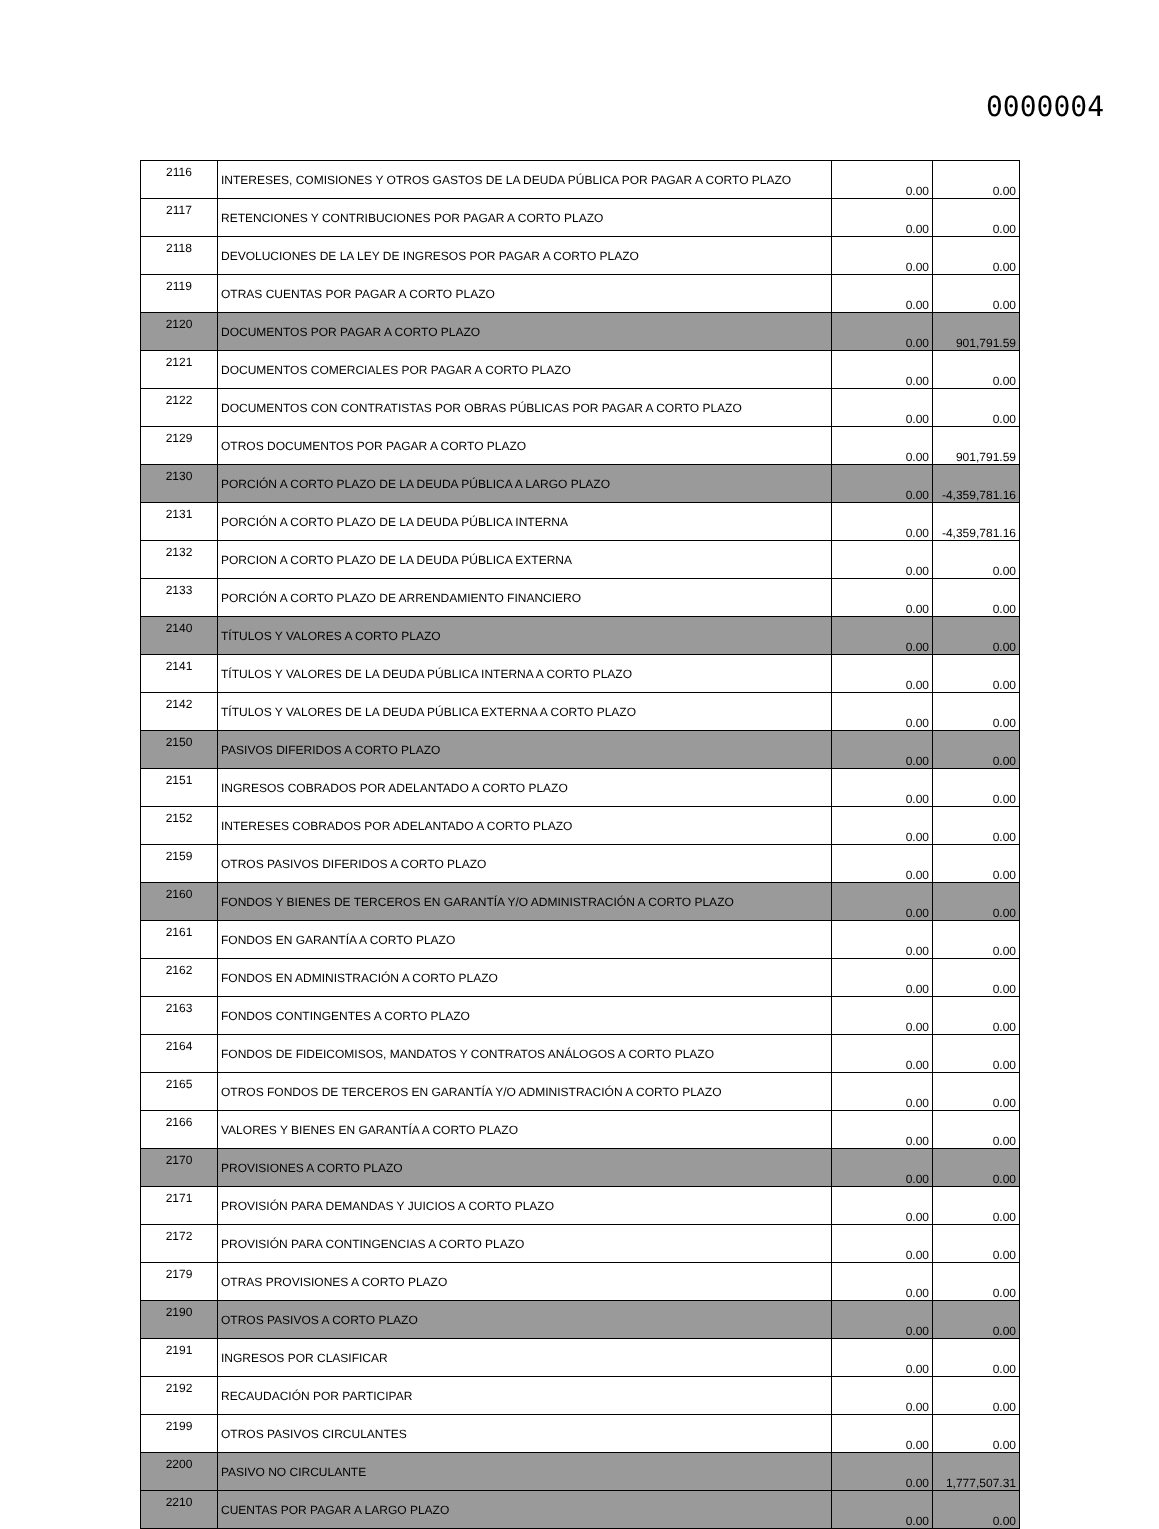0000004
| 2116 | INTERESES, COMISIONES Y OTROS GASTOS DE LA DEUDA PÚBLICA POR PAGAR A CORTO PLAZO | 0.00 | 0.00 |
| 2117 | RETENCIONES Y CONTRIBUCIONES POR PAGAR A CORTO PLAZO | 0.00 | 0.00 |
| 2118 | DEVOLUCIONES DE LA LEY DE INGRESOS POR PAGAR A CORTO PLAZO | 0.00 | 0.00 |
| 2119 | OTRAS CUENTAS POR PAGAR A CORTO PLAZO | 0.00 | 0.00 |
| 2120 | DOCUMENTOS POR PAGAR A CORTO PLAZO | 0.00 | 901,791.59 |
| 2121 | DOCUMENTOS COMERCIALES POR PAGAR A CORTO PLAZO | 0.00 | 0.00 |
| 2122 | DOCUMENTOS CON CONTRATISTAS POR OBRAS PÚBLICAS POR PAGAR A CORTO PLAZO | 0.00 | 0.00 |
| 2129 | OTROS DOCUMENTOS POR PAGAR A CORTO PLAZO | 0.00 | 901,791.59 |
| 2130 | PORCIÓN A CORTO PLAZO DE LA DEUDA PÚBLICA A LARGO PLAZO | 0.00 | -4,359,781.16 |
| 2131 | PORCIÓN A CORTO PLAZO DE LA DEUDA PÚBLICA INTERNA | 0.00 | -4,359,781.16 |
| 2132 | PORCION A CORTO PLAZO DE LA DEUDA PÚBLICA EXTERNA | 0.00 | 0.00 |
| 2133 | PORCIÓN A CORTO PLAZO DE ARRENDAMIENTO FINANCIERO | 0.00 | 0.00 |
| 2140 | TÍTULOS Y VALORES A CORTO PLAZO | 0.00 | 0.00 |
| 2141 | TÍTULOS Y VALORES DE LA DEUDA PÚBLICA INTERNA A CORTO PLAZO | 0.00 | 0.00 |
| 2142 | TÍTULOS Y VALORES DE LA DEUDA PÚBLICA EXTERNA A CORTO PLAZO | 0.00 | 0.00 |
| 2150 | PASIVOS DIFERIDOS A CORTO PLAZO | 0.00 | 0.00 |
| 2151 | INGRESOS COBRADOS POR ADELANTADO A CORTO PLAZO | 0.00 | 0.00 |
| 2152 | INTERESES COBRADOS POR ADELANTADO A CORTO PLAZO | 0.00 | 0.00 |
| 2159 | OTROS PASIVOS DIFERIDOS A CORTO PLAZO | 0.00 | 0.00 |
| 2160 | FONDOS Y BIENES DE TERCEROS EN GARANTÍA Y/O ADMINISTRACIÓN A CORTO PLAZO | 0.00 | 0.00 |
| 2161 | FONDOS EN GARANTÍA A CORTO PLAZO | 0.00 | 0.00 |
| 2162 | FONDOS EN ADMINISTRACIÓN A CORTO PLAZO | 0.00 | 0.00 |
| 2163 | FONDOS CONTINGENTES A CORTO PLAZO | 0.00 | 0.00 |
| 2164 | FONDOS DE FIDEICOMISOS, MANDATOS Y CONTRATOS ANÁLOGOS A CORTO PLAZO | 0.00 | 0.00 |
| 2165 | OTROS FONDOS DE TERCEROS EN GARANTÍA Y/O ADMINISTRACIÓN A CORTO PLAZO | 0.00 | 0.00 |
| 2166 | VALORES Y BIENES EN GARANTÍA A CORTO PLAZO | 0.00 | 0.00 |
| 2170 | PROVISIONES A CORTO PLAZO | 0.00 | 0.00 |
| 2171 | PROVISIÓN PARA DEMANDAS Y JUICIOS A CORTO PLAZO | 0.00 | 0.00 |
| 2172 | PROVISIÓN PARA CONTINGENCIAS A CORTO PLAZO | 0.00 | 0.00 |
| 2179 | OTRAS PROVISIONES A CORTO PLAZO | 0.00 | 0.00 |
| 2190 | OTROS PASIVOS A CORTO PLAZO | 0.00 | 0.00 |
| 2191 | INGRESOS POR CLASIFICAR | 0.00 | 0.00 |
| 2192 | RECAUDACIÓN POR PARTICIPAR | 0.00 | 0.00 |
| 2199 | OTROS PASIVOS CIRCULANTES | 0.00 | 0.00 |
| 2200 | PASIVO NO CIRCULANTE | 0.00 | 1,777,507.31 |
| 2210 | CUENTAS POR PAGAR A LARGO PLAZO | 0.00 | 0.00 |